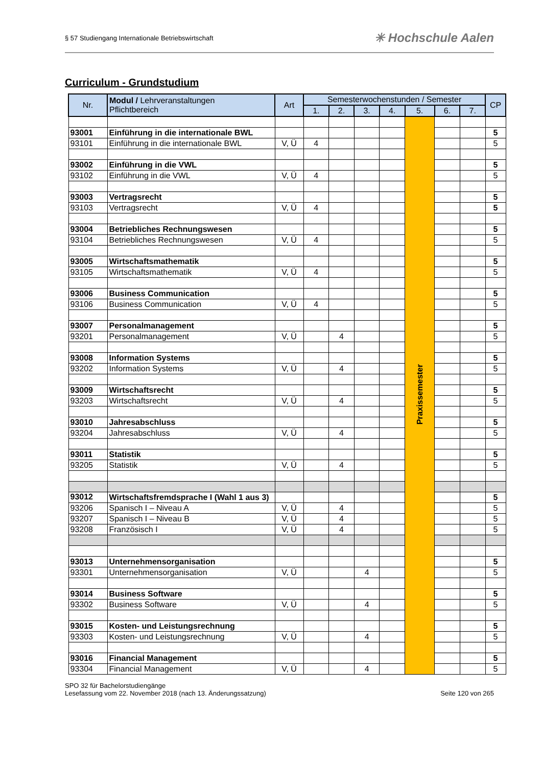§ 57 Studiengang Internationale Betriebswirtschaft
✳ Hochschule Aalen
Curriculum - Grundstudium
| Nr. | Modul / Lehrveranstaltungen Pflichtbereich | Art | Semesterwochenstunden / Semester | | | | | | | CP |
| --- | --- | --- | --- | --- | --- | --- | --- | --- | --- | --- |
| | | | 1. | 2. | 3. | 4. | 5. | 6. | 7. | |
| | | | | | | | Praxissemester | | | |
| 93001 | Einführung in die internationale BWL | | | | | | | | | 5 |
| 93101 | Einführung in die internationale BWL | V, Ü | 4 | | | | | | | 5 |
| 93002 | Einführung in die VWL | | | | | | | | | 5 |
| 93102 | Einführung in die VWL | V, Ü | 4 | | | | | | | 5 |
| 93003 | Vertragsrecht | | | | | | | | | 5 |
| 93103 | Vertragsrecht | V, Ü | 4 | | | | | | | 5 |
| 93004 | Betriebliches Rechnungswesen | | | | | | | | | 5 |
| 93104 | Betriebliches Rechnungswesen | V, Ü | 4 | | | | | | | 5 |
| 93005 | Wirtschaftsmathematik | | | | | | | | | 5 |
| 93105 | Wirtschaftsmathematik | V, Ü | 4 | | | | | | | 5 |
| 93006 | Business Communication | | | | | | | | | 5 |
| 93106 | Business Communication | V, Ü | 4 | | | | | | | 5 |
| 93007 | Personalmanagement | | | | | | | | | 5 |
| 93201 | Personalmanagement | V, Ü | | 4 | | | | | | 5 |
| 93008 | Information Systems | | | | | | | | | 5 |
| 93202 | Information Systems | V, Ü | | 4 | | | | | | 5 |
| 93009 | Wirtschaftsrecht | | | | | | | | | 5 |
| 93203 | Wirtschaftsrecht | V, Ü | | 4 | | | | | | 5 |
| 93010 | Jahresabschluss | | | | | | | | | 5 |
| 93204 | Jahresabschluss | V, Ü | | 4 | | | | | | 5 |
| 93011 | Statistik | | | | | | | | | 5 |
| 93205 | Statistik | V, Ü | | 4 | | | | | | 5 |
| 93012 | Wirtschaftsfremdsprache I (Wahl 1 aus 3) | | | | | | | | | 5 |
| 93206 | Spanisch I – Niveau A | V, Ü | | 4 | | | | | | 5 |
| 93207 | Spanisch I – Niveau B | V, Ü | | 4 | | | | | | 5 |
| 93208 | Französisch I | V, Ü | | 4 | | | | | | 5 |
| 93013 | Unternehmensorganisation | | | | | | | | | 5 |
| 93301 | Unternehmensorganisation | V, Ü | | | 4 | | | | | 5 |
| 93014 | Business Software | | | | | | | | | 5 |
| 93302 | Business Software | V, Ü | | | 4 | | | | | 5 |
| 93015 | Kosten- und Leistungsrechnung | | | | | | | | | 5 |
| 93303 | Kosten- und Leistungsrechnung | V, Ü | | | 4 | | | | | 5 |
| 93016 | Financial Management | | | | | | | | | 5 |
| 93304 | Financial Management | V, Ü | | | 4 | | | | | 5 |
SPO 32 für Bachelorstudiengänge
Lesefassung vom 22. November 2018 (nach 13. Änderungssatzung)
Seite 120 von 265